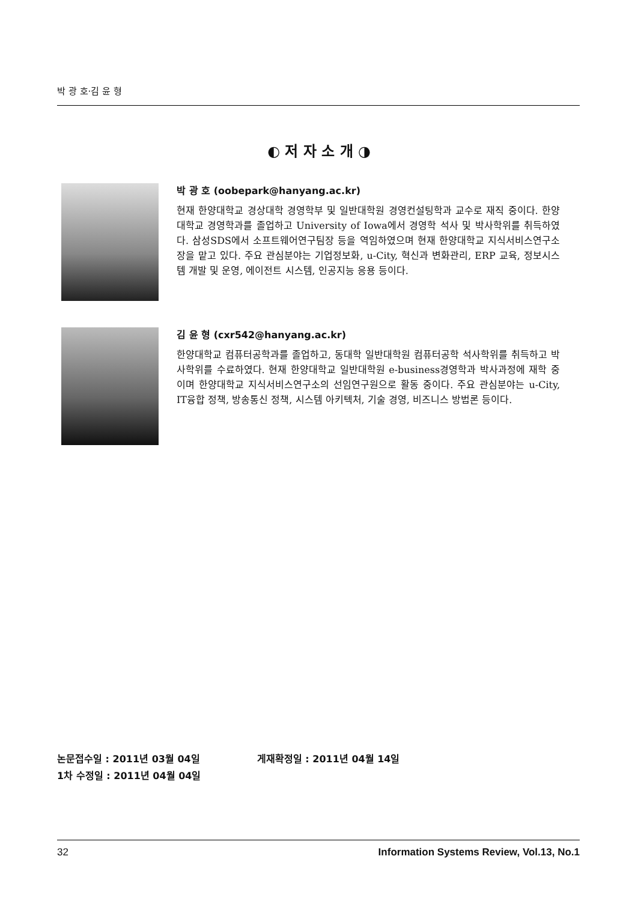박 광 호·김 윤 형
◐ 저 자 소 개 ◑
박 광 호 (oobepark@hanyang.ac.kr)
현재 한양대학교 경상대학 경영학부 및 일반대학원 경영컨설팅학과 교수로 재직 중이다. 한양대학교 경영학과를 졸업하고 University of Iowa에서 경영학 석사 및 박사학위를 취득하였다. 삼성SDS에서 소프트웨어연구팀장 등을 역임하였으며 현재 한양대학교 지식서비스연구소장을 맡고 있다. 주요 관심분야는 기업정보화, u-City, 혁신과 변화관리, ERP 교육, 정보시스템 개발 및 운영, 에이전트 시스템, 인공지능 응용 등이다.
김 윤 형 (cxr542@hanyang.ac.kr)
한양대학교 컴퓨터공학과를 졸업하고, 동대학 일반대학원 컴퓨터공학 석사학위를 취득하고 박사학위를 수료하였다. 현재 한양대학교 일반대학원 e-business경영학과 박사과정에 재학 중이며 한양대학교 지식서비스연구소의 선임연구원으로 활동 중이다. 주요 관심분야는 u-City, IT융합 정책, 방송통신 정책, 시스템 아키텍처, 기술 경영, 비즈니스 방법론 등이다.
논문접수일 : 2011년 03월 04일 게재확정일 : 2011년 04월 14일
1차 수정일 : 2011년 04월 04일
32 Information Systems Review, Vol.13, No.1